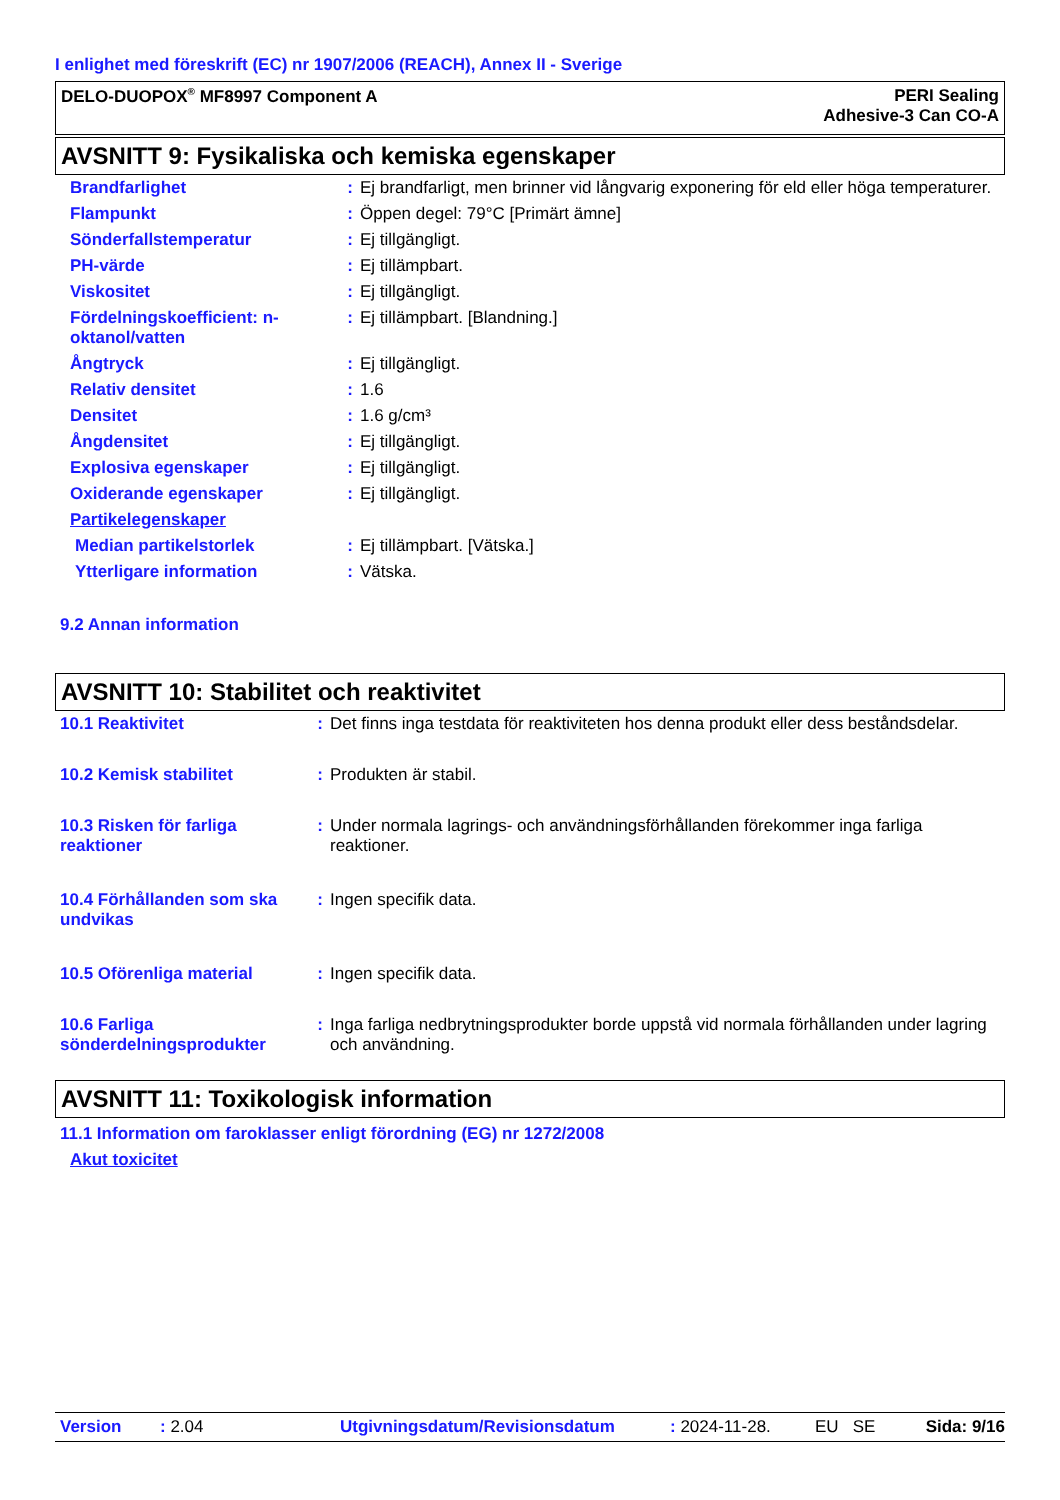I enlighet med föreskrift (EC) nr 1907/2006 (REACH), Annex II - Sverige
DELO-DUOPOX<sup>®</sup> MF8997 Component A
PERI Sealing
Adhesive-3 Can CO-A
AVSNITT 9: Fysikaliska och kemiska egenskaper
| Brandfarlighet | : | Ej brandfarligt, men brinner vid långvarig exponering för eld eller höga temperaturer. |
| Flampunkt | : | Öppen degel: 79°C [Primärt ämne] |
| Sönderfallstemperatur | : | Ej tillgängligt. |
| PH-värde | : | Ej tillämpbart. |
| Viskositet | : | Ej tillgängligt. |
| Fördelningskoefficient: n-oktanol/vatten | : | Ej tillämpbart. [Blandning.] |
| Ångtryck | : | Ej tillgängligt. |
| Relativ densitet | : | 1.6 |
| Densitet | : | 1.6 g/cm³ |
| Ångdensitet | : | Ej tillgängligt. |
| Explosiva egenskaper | : | Ej tillgängligt. |
| Oxiderande egenskaper | : | Ej tillgängligt. |
| Partikelegenskaper | | |
| Median partikelstorlek | : | Ej tillämpbart. [Vätska.] |
| Ytterligare information | : | Vätska. |
9.2 Annan information
AVSNITT 10: Stabilitet och reaktivitet
| 10.1 Reaktivitet | : | Det finns inga testdata för reaktiviteten hos denna produkt eller dess beståndsdelar. |
| 10.2 Kemisk stabilitet | : | Produkten är stabil. |
| 10.3 Risken för farliga reaktioner | : | Under normala lagrings- och användningsförhållanden förekommer inga farliga reaktioner. |
| 10.4 Förhållanden som ska undvikas | : | Ingen specifik data. |
| 10.5 Oförenliga material | : | Ingen specifik data. |
| 10.6 Farliga sönderdelningsprodukter | : | Inga farliga nedbrytningsprodukter borde uppstå vid normala förhållanden under lagring och användning. |
AVSNITT 11: Toxikologisk information
11.1 Information om faroklasser enligt förordning (EG) nr 1272/2008
Akut toxicitet
Version: 2.04 Utgivningsdatum/Revisionsdatum: 2024-11-28. EU SE Sida: 9/16